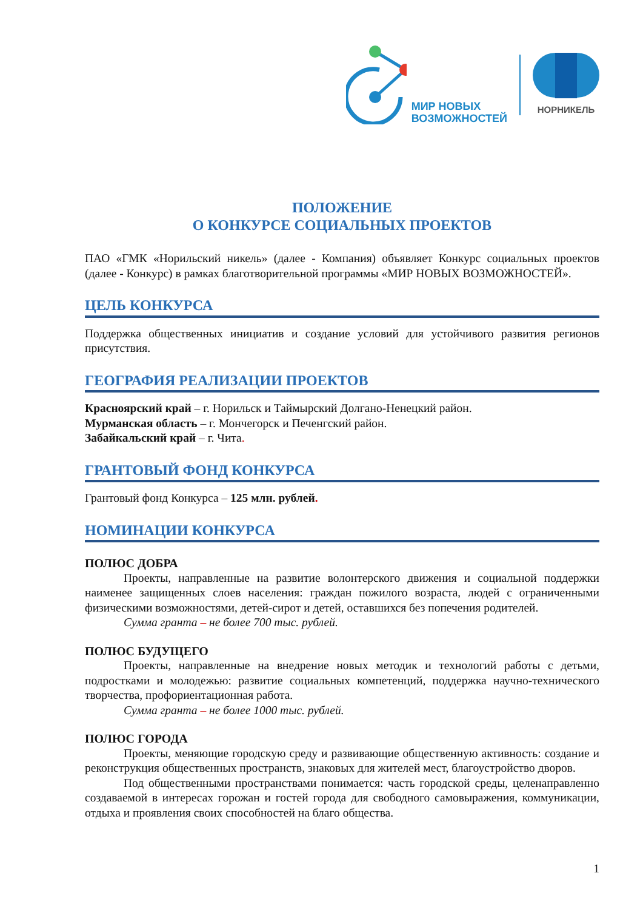МИР НОВЫХ
ВОЗМОЖНОСТЕЙ
НОРНИКЕЛЬ
ПОЛОЖЕНИЕ
О КОНКУРСЕ СОЦИАЛЬНЫХ ПРОЕКТОВ
ПАО «ГМК «Норильский никель» (далее - Компания) объявляет Конкурс социальных проектов (далее - Конкурс) в рамках благотворительной программы «МИР НОВЫХ ВОЗМОЖНОСТЕЙ».
ЦЕЛЬ КОНКУРСА
Поддержка общественных инициатив и создание условий для устойчивого развития регионов присутствия.
ГЕОГРАФИЯ РЕАЛИЗАЦИИ ПРОЕКТОВ
Красноярский край – г. Норильск и Таймырский Долгано-Ненецкий район.
Мурманская область – г. Мончегорск и Печенгский район.
Забайкальский край – г. Чита.
ГРАНТОВЫЙ ФОНД КОНКУРСА
Грантовый фонд Конкурса – 125 млн. рублей.
НОМИНАЦИИ КОНКУРСА
ПОЛЮС ДОБРА
Проекты, направленные на развитие волонтерского движения и социальной поддержки наименее защищенных слоев населения: граждан пожилого возраста, людей с ограниченными физическими возможностями, детей-сирот и детей, оставшихся без попечения родителей.
Сумма гранта – не более 700 тыс. рублей.
ПОЛЮС БУДУЩЕГО
Проекты, направленные на внедрение новых методик и технологий работы с детьми, подростками и молодежью: развитие социальных компетенций, поддержка научно-технического творчества, профориентационная работа.
Сумма гранта – не более 1000 тыс. рублей.
ПОЛЮС ГОРОДА
Проекты, меняющие городскую среду и развивающие общественную активность: создание и реконструкция общественных пространств, знаковых для жителей мест, благоустройство дворов.
Под общественными пространствами понимается: часть городской среды, целенаправленно создаваемой в интересах горожан и гостей города для свободного самовыражения, коммуникации, отдыха и проявления своих способностей на благо общества.
1